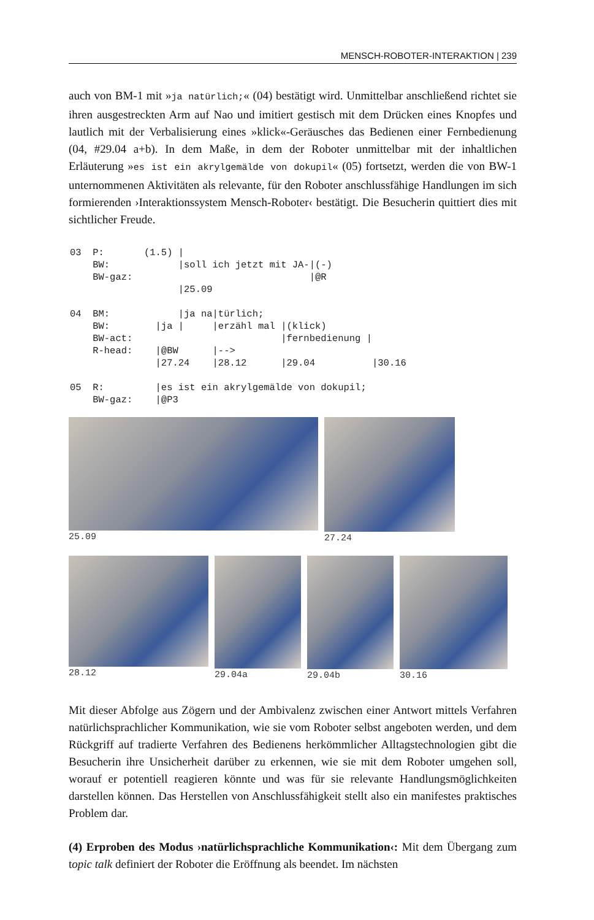MENSCH-ROBOTER-INTERAKTION | 239
auch von BM-1 mit »ja natürlich;« (04) bestätigt wird. Unmittelbar anschließend richtet sie ihren ausgestreckten Arm auf Nao und imitiert gestisch mit dem Drücken eines Knopfes und lautlich mit der Verbalisierung eines »klick«-Geräusches das Bedienen einer Fernbedienung (04, #29.04 a+b). In dem Maße, in dem der Roboter unmittelbar mit der inhaltlichen Erläuterung »es ist ein akrylgemälde von dokupil« (05) fortsetzt, werden die von BW-1 unternommenen Aktivitäten als relevante, für den Roboter anschlussfähige Handlungen im sich formierenden ›Interaktionssystem Mensch-Roboter‹ bestätigt. Die Besucherin quittiert dies mit sichtlicher Freude.
03  P:       (1.5) |
    BW:            |soll ich jetzt mit JA-|(-)
    BW-gaz:                               |@R
                   |25.09

04  BM:            |ja na|türlich;
    BW:        |ja |     |erzähl mal |(klick)
    BW-act:                          |fernbedienung |
    R-head:    |@BW      |-->
               |27.24    |28.12      |29.04          |30.16

05  R:         |es ist ein akrylgemälde von dokupil;
    BW-gaz:    |@P3
25.09 27.24
28.12 29.04a 29.04b 30.16
Mit dieser Abfolge aus Zögern und der Ambivalenz zwischen einer Antwort mittels Verfahren natürlichsprachlicher Kommunikation, wie sie vom Roboter selbst angeboten werden, und dem Rückgriff auf tradierte Verfahren des Bedienens herkömmlicher Alltagstechnologien gibt die Besucherin ihre Unsicherheit darüber zu erkennen, wie sie mit dem Roboter umgehen soll, worauf er potentiell reagieren könnte und was für sie relevante Handlungsmöglichkeiten darstellen können. Das Herstellen von Anschlussfähigkeit stellt also ein manifestes praktisches Problem dar.
(4) Erproben des Modus ›natürlichsprachliche Kommunikation‹: Mit dem Übergang zum topic talk definiert der Roboter die Eröffnung als beendet. Im nächsten